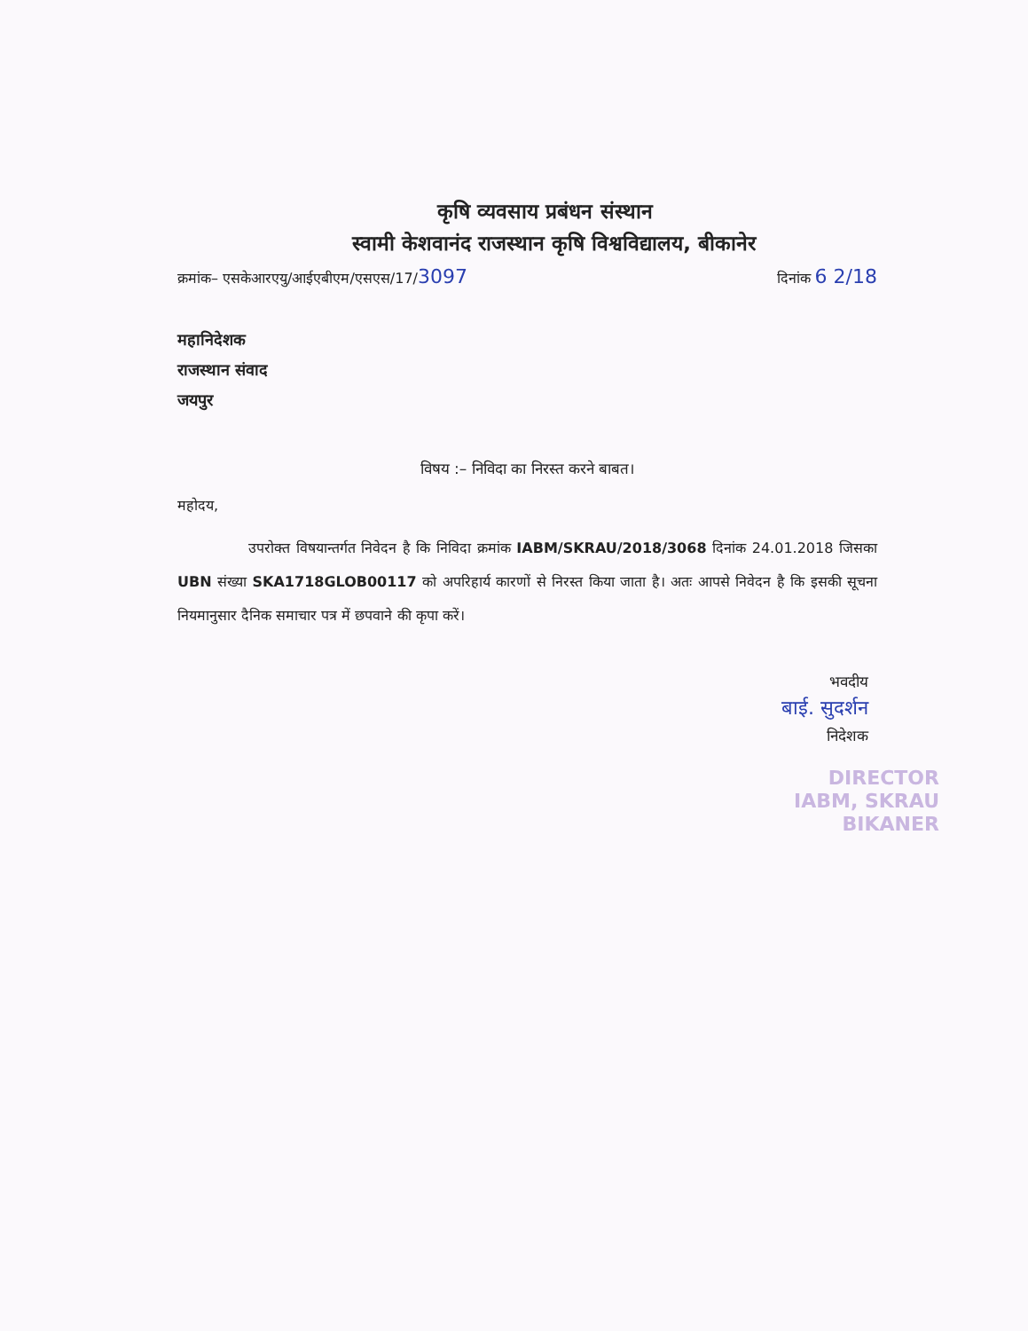कृषि व्यवसाय प्रबंधन संस्थान
स्वामी केशवानंद राजस्थान कृषि विश्वविद्यालय, बीकानेर
क्रमांक– एसकेआरएयु/आईएबीएम/एसएस/17/3097 दिनांक 6 2/18
महानिदेशक
राजस्थान संवाद
जयपुर
विषय :– निविदा का निरस्त करने बाबत।
महोदय,
     उपरोक्त विषयान्तर्गत निवेदन है कि निविदा क्रमांक IABM/SKRAU/2018/3068 दिनांक 24.01.2018 जिसका UBN संख्या SKA1718GLOB00117 को अपरिहार्य कारणों से निरस्त किया जाता है। अतः आपसे निवेदन है कि इसकी सूचना नियमानुसार दैनिक समाचार पत्र में छपवाने की कृपा करें।
भवदीय
बाई. सुदर्शन
निदेशक
DIRECTOR
IABM, SKRAU
BIKANER